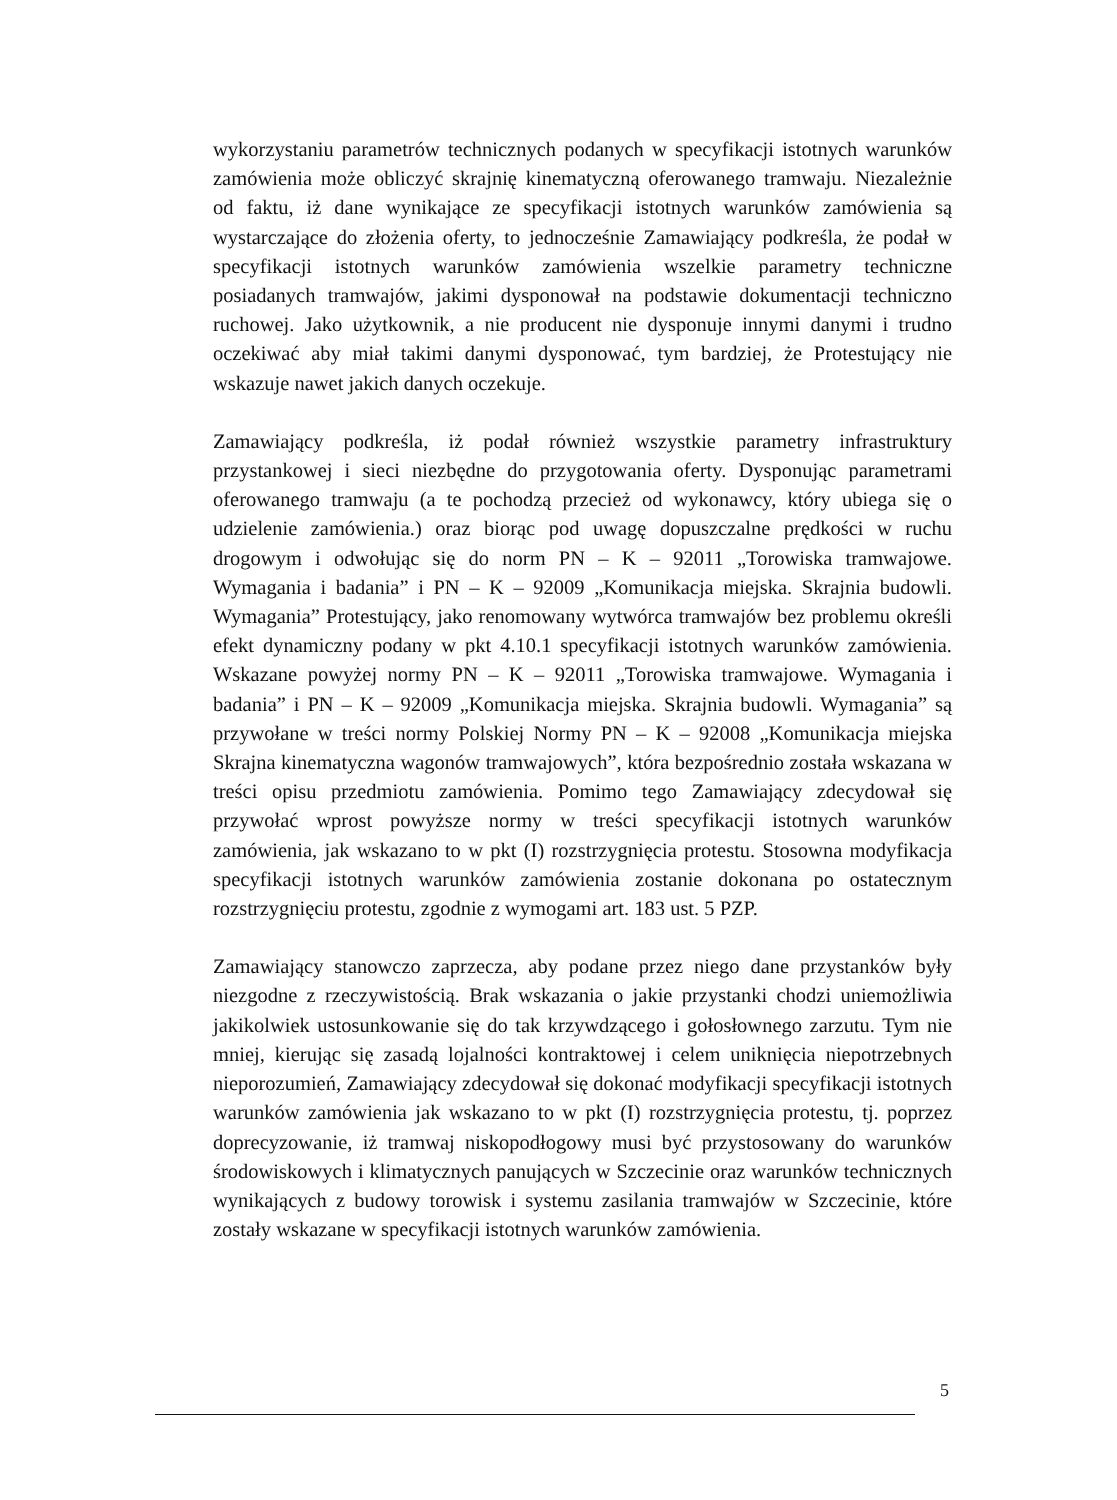wykorzystaniu parametrów technicznych podanych w specyfikacji istotnych warunków zamówienia może obliczyć skrajnię kinematyczną oferowanego tramwaju. Niezależnie od faktu, iż dane wynikające ze specyfikacji istotnych warunków zamówienia są wystarczające do złożenia oferty, to jednocześnie Zamawiający podkreśla, że podał w specyfikacji istotnych warunków zamówienia wszelkie parametry techniczne posiadanych tramwajów, jakimi dysponował na podstawie dokumentacji techniczno ruchowej. Jako użytkownik, a nie producent nie dysponuje innymi danymi i trudno oczekiwać aby miał takimi danymi dysponować, tym bardziej, że Protestujący nie wskazuje nawet jakich danych oczekuje.
Zamawiający podkreśla, iż podał również wszystkie parametry infrastruktury przystankowej i sieci niezbędne do przygotowania oferty. Dysponując parametrami oferowanego tramwaju (a te pochodzą przecież od wykonawcy, który ubiega się o udzielenie zamówienia.) oraz biorąc pod uwagę dopuszczalne prędkości w ruchu drogowym i odwołując się do norm PN – K – 92011 „Torowiska tramwajowe. Wymagania i badania” i PN – K – 92009 „Komunikacja miejska. Skrajnia budowli. Wymagania” Protestujący, jako renomowany wytwórca tramwajów bez problemu określi efekt dynamiczny podany w pkt 4.10.1 specyfikacji istotnych warunków zamówienia. Wskazane powyżej normy PN – K – 92011 „Torowiska tramwajowe. Wymagania i badania” i PN – K – 92009 „Komunikacja miejska. Skrajnia budowli. Wymagania” są przywołane w treści normy Polskiej Normy PN – K – 92008 „Komunikacja miejska Skrajna kinematyczna wagonów tramwajowych”, która bezpośrednio została wskazana w treści opisu przedmiotu zamówienia. Pomimo tego Zamawiający zdecydował się przywołać wprost powyższe normy w treści specyfikacji istotnych warunków zamówienia, jak wskazano to w pkt (I) rozstrzygnięcia protestu. Stosowna modyfikacja specyfikacji istotnych warunków zamówienia zostanie dokonana po ostatecznym rozstrzygnięciu protestu, zgodnie z wymogami art. 183 ust. 5 PZP.
Zamawiający stanowczo zaprzecza, aby podane przez niego dane przystanków były niezgodne z rzeczywistością. Brak wskazania o jakie przystanki chodzi uniemożliwia jakikolwiek ustosunkowanie się do tak krzywdzącego i gołosłownego zarzutu. Tym nie mniej, kierując się zasadą lojalności kontraktowej i celem uniknięcia niepotrzebnych nieporozumień, Zamawiający zdecydował się dokonać modyfikacji specyfikacji istotnych warunków zamówienia jak wskazano to w pkt (I) rozstrzygnięcia protestu, tj. poprzez doprecyzowanie, iż tramwaj niskopodłogowy musi być przystosowany do warunków środowiskowych i klimatycznych panujących w Szczecinie oraz warunków technicznych wynikających z budowy torowisk i systemu zasilania tramwajów w Szczecinie, które zostały wskazane w specyfikacji istotnych warunków zamówienia.
5